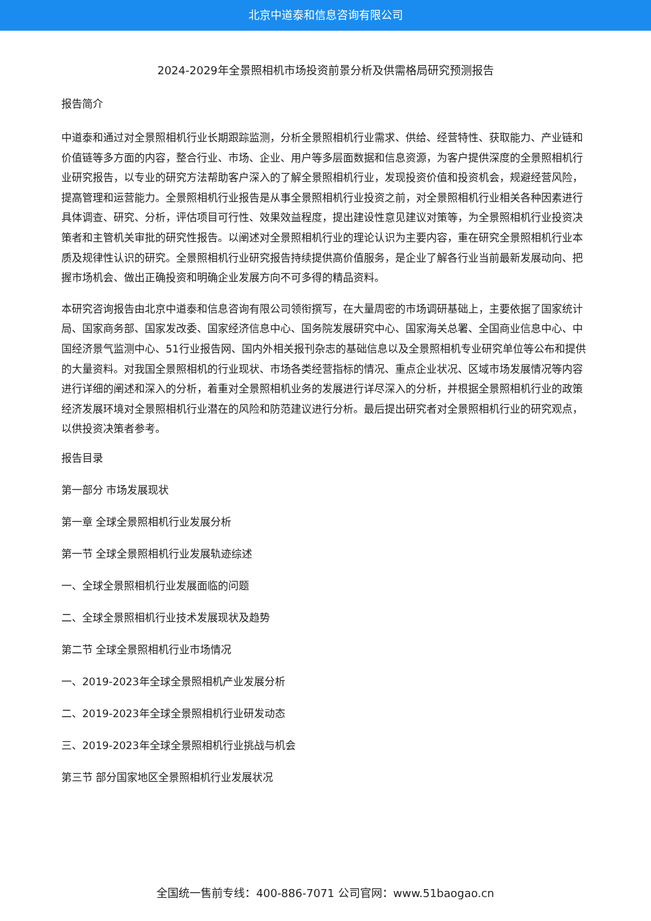北京中道泰和信息咨询有限公司
2024-2029年全景照相机市场投资前景分析及供需格局研究预测报告
报告简介
中道泰和通过对全景照相机行业长期跟踪监测，分析全景照相机行业需求、供给、经营特性、获取能力、产业链和价值链等多方面的内容，整合行业、市场、企业、用户等多层面数据和信息资源，为客户提供深度的全景照相机行业研究报告，以专业的研究方法帮助客户深入的了解全景照相机行业，发现投资价值和投资机会，规避经营风险，提高管理和运营能力。全景照相机行业报告是从事全景照相机行业投资之前，对全景照相机行业相关各种因素进行具体调查、研究、分析，评估项目可行性、效果效益程度，提出建设性意见建议对策等，为全景照相机行业投资决策者和主管机关审批的研究性报告。以阐述对全景照相机行业的理论认识为主要内容，重在研究全景照相机行业本质及规律性认识的研究。全景照相机行业研究报告持续提供高价值服务，是企业了解各行业当前最新发展动向、把握市场机会、做出正确投资和明确企业发展方向不可多得的精品资料。
本研究咨询报告由北京中道泰和信息咨询有限公司领衔撰写，在大量周密的市场调研基础上，主要依据了国家统计局、国家商务部、国家发改委、国家经济信息中心、国务院发展研究中心、国家海关总署、全国商业信息中心、中国经济景气监测中心、51行业报告网、国内外相关报刊杂志的基础信息以及全景照相机专业研究单位等公布和提供的大量资料。对我国全景照相机的行业现状、市场各类经营指标的情况、重点企业状况、区域市场发展情况等内容进行详细的阐述和深入的分析，着重对全景照相机业务的发展进行详尽深入的分析，并根据全景照相机行业的政策经济发展环境对全景照相机行业潜在的风险和防范建议进行分析。最后提出研究者对全景照相机行业的研究观点，以供投资决策者参考。
报告目录
第一部分 市场发展现状
第一章 全球全景照相机行业发展分析
第一节 全球全景照相机行业发展轨迹综述
一、全球全景照相机行业发展面临的问题
二、全球全景照相机行业技术发展现状及趋势
第二节 全球全景照相机行业市场情况
一、2019-2023年全球全景照相机产业发展分析
二、2019-2023年全球全景照相机行业研发动态
三、2019-2023年全球全景照相机行业挑战与机会
第三节 部分国家地区全景照相机行业发展状况
全国统一售前专线：400-886-7071 公司官网：www.51baogao.cn